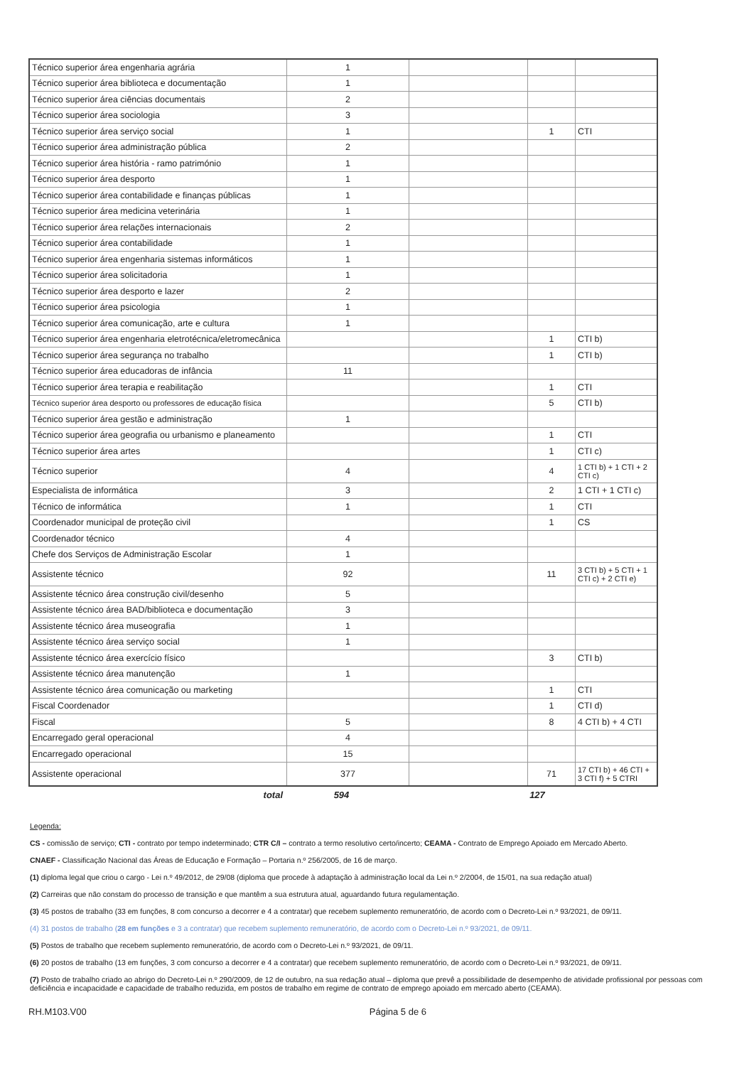| Técnico superior área engenharia agrária | 1 | | | |
| Técnico superior área biblioteca e documentação | 1 | | | |
| Técnico superior área ciências documentais | 2 | | | |
| Técnico superior área sociologia | 3 | | | |
| Técnico superior área serviço social | 1 | | 1 | CTI |
| Técnico superior área administração pública | 2 | | | |
| Técnico superior área história - ramo património | 1 | | | |
| Técnico superior área desporto | 1 | | | |
| Técnico superior área contabilidade e finanças públicas | 1 | | | |
| Técnico superior área medicina veterinária | 1 | | | |
| Técnico superior área relações internacionais | 2 | | | |
| Técnico superior área contabilidade | 1 | | | |
| Técnico superior área engenharia sistemas informáticos | 1 | | | |
| Técnico superior área solicitadoria | 1 | | | |
| Técnico superior área desporto e lazer | 2 | | | |
| Técnico superior área psicologia | 1 | | | |
| Técnico superior área comunicação, arte e cultura | 1 | | | |
| Técnico superior área engenharia eletrotécnica/eletromecânica | | | 1 | CTI b) |
| Técnico superior área segurança no trabalho | | | 1 | CTI b) |
| Técnico superior área educadoras de infância | 11 | | | |
| Técnico superior área terapia e reabilitação | | | 1 | CTI |
| Técnico superior área desporto ou professores de educação física | | | 5 | CTI b) |
| Técnico superior área gestão e administração | 1 | | | |
| Técnico superior área geografia ou urbanismo e planeamento | | | 1 | CTI |
| Técnico superior área artes | | | 1 | CTI c) |
| Técnico superior | 4 | | 4 | 1 CTI b) + 1 CTI + 2 CTI c) |
| Especialista de informática | 3 | | 2 | 1 CTI + 1 CTI c) |
| Técnico de informática | 1 | | 1 | CTI |
| Coordenador municipal de proteção civil | | | 1 | CS |
| Coordenador técnico | 4 | | | |
| Chefe dos Serviços de Administração Escolar | 1 | | | |
| Assistente técnico | 92 | | 11 | 3 CTI b) + 5 CTI + 1 CTI c) + 2 CTI e) |
| Assistente técnico área construção civil/desenho | 5 | | | |
| Assistente técnico área BAD/biblioteca e documentação | 3 | | | |
| Assistente técnico área museografia | 1 | | | |
| Assistente técnico área serviço social | 1 | | | |
| Assistente técnico área exercício físico | | | 3 | CTI b) |
| Assistente técnico área manutenção | 1 | | | |
| Assistente técnico área comunicação ou marketing | | | 1 | CTI |
| Fiscal Coordenador | | | 1 | CTI d) |
| Fiscal | 5 | | 8 | 4 CTI b) + 4 CTI |
| Encarregado geral operacional | 4 | | | |
| Encarregado operacional | 15 | | | |
| Assistente operacional | 377 | | 71 | 17 CTI b) + 46 CTI + 3 CTI f) + 5 CTRI |
total 594 127
Legenda:
CS - comissão de serviço; CTI - contrato por tempo indeterminado; CTR C/I – contrato a termo resolutivo certo/incerto; CEAMA - Contrato de Emprego Apoiado em Mercado Aberto.
CNAEF - Classificação Nacional das Áreas de Educação e Formação – Portaria n.º 256/2005, de 16 de março.
(1) diploma legal que criou o cargo - Lei n.º 49/2012, de 29/08 (diploma que procede à adaptação à administração local da Lei n.º 2/2004, de 15/01, na sua redação atual)
(2) Carreiras que não constam do processo de transição e que mantêm a sua estrutura atual, aguardando futura regulamentação.
(3) 45 postos de trabalho (33 em funções, 8 com concurso a decorrer e 4 a contratar) que recebem suplemento remuneratório, de acordo com o Decreto-Lei n.º 93/2021, de 09/11.
(4) 31 postos de trabalho (28 em funções e 3 a contratar) que recebem suplemento remuneratório, de acordo com o Decreto-Lei n.º 93/2021, de 09/11.
(5) Postos de trabalho que recebem suplemento remuneratório, de acordo com o Decreto-Lei n.º 93/2021, de 09/11.
(6) 20 postos de trabalho (13 em funções, 3 com concurso a decorrer e 4 a contratar) que recebem suplemento remuneratório, de acordo com o Decreto-Lei n.º 93/2021, de 09/11.
(7) Posto de trabalho criado ao abrigo do Decreto-Lei n.º 290/2009, de 12 de outubro, na sua redação atual – diploma que prevê a possibilidade de desempenho de atividade profissional por pessoas com deficiência e incapacidade e capacidade de trabalho reduzida, em postos de trabalho em regime de contrato de emprego apoiado em mercado aberto (CEAMA).
RH.M103.V00 Página 5 de 6